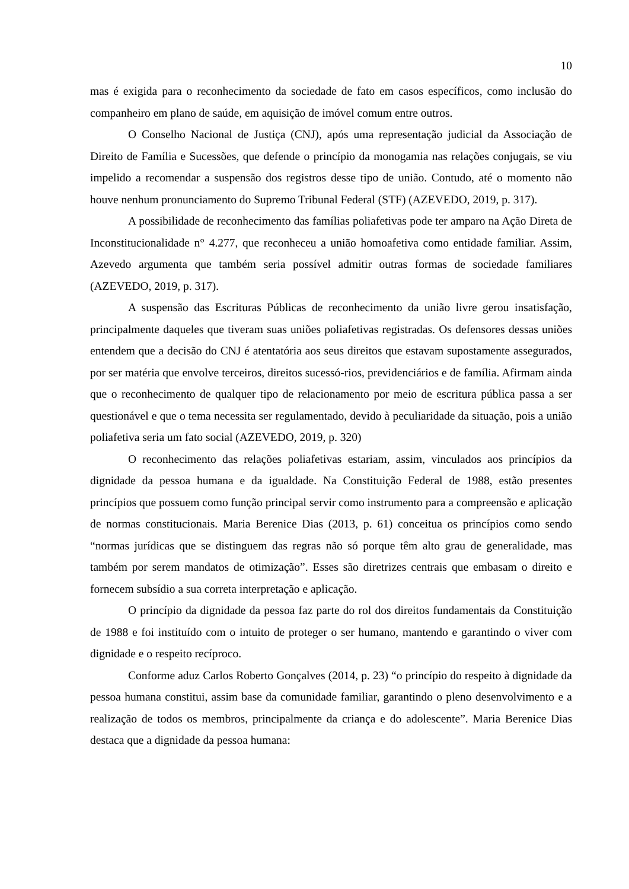10
mas é exigida para o reconhecimento da sociedade de fato em casos específicos, como inclusão do companheiro em plano de saúde, em aquisição de imóvel comum entre outros.
O Conselho Nacional de Justiça (CNJ), após uma representação judicial da Associação de Direito de Família e Sucessões, que defende o princípio da monogamia nas relações conjugais, se viu impelido a recomendar a suspensão dos registros desse tipo de união. Contudo, até o momento não houve nenhum pronunciamento do Supremo Tribunal Federal (STF) (AZEVEDO, 2019, p. 317).
A possibilidade de reconhecimento das famílias poliafetivas pode ter amparo na Ação Direta de Inconstitucionalidade n° 4.277, que reconheceu a união homoafetiva como entidade familiar. Assim, Azevedo argumenta que também seria possível admitir outras formas de sociedade familiares (AZEVEDO, 2019, p. 317).
A suspensão das Escrituras Públicas de reconhecimento da união livre gerou insatisfação, principalmente daqueles que tiveram suas uniões poliafetivas registradas. Os defensores dessas uniões entendem que a decisão do CNJ é atentatória aos seus direitos que estavam supostamente assegurados, por ser matéria que envolve terceiros, direitos sucessó-rios, previdenciários e de família. Afirmam ainda que o reconhecimento de qualquer tipo de relacionamento por meio de escritura pública passa a ser questionável e que o tema necessita ser regulamentado, devido à peculiaridade da situação, pois a união poliafetiva seria um fato social (AZEVEDO, 2019, p. 320)
O reconhecimento das relações poliafetivas estariam, assim, vinculados aos princípios da dignidade da pessoa humana e da igualdade. Na Constituição Federal de 1988, estão presentes princípios que possuem como função principal servir como instrumento para a compreensão e aplicação de normas constitucionais. Maria Berenice Dias (2013, p. 61) conceitua os princípios como sendo “normas jurídicas que se distinguem das regras não só porque têm alto grau de generalidade, mas também por serem mandatos de otimização”. Esses são diretrizes centrais que embasam o direito e fornecem subsídio a sua correta interpretação e aplicação.
O princípio da dignidade da pessoa faz parte do rol dos direitos fundamentais da Constituição de 1988 e foi instituído com o intuito de proteger o ser humano, mantendo e garantindo o viver com dignidade e o respeito recíproco.
Conforme aduz Carlos Roberto Gonçalves (2014, p. 23) “o princípio do respeito à dignidade da pessoa humana constitui, assim base da comunidade familiar, garantindo o pleno desenvolvimento e a realização de todos os membros, principalmente da criança e do adolescente”. Maria Berenice Dias destaca que a dignidade da pessoa humana: